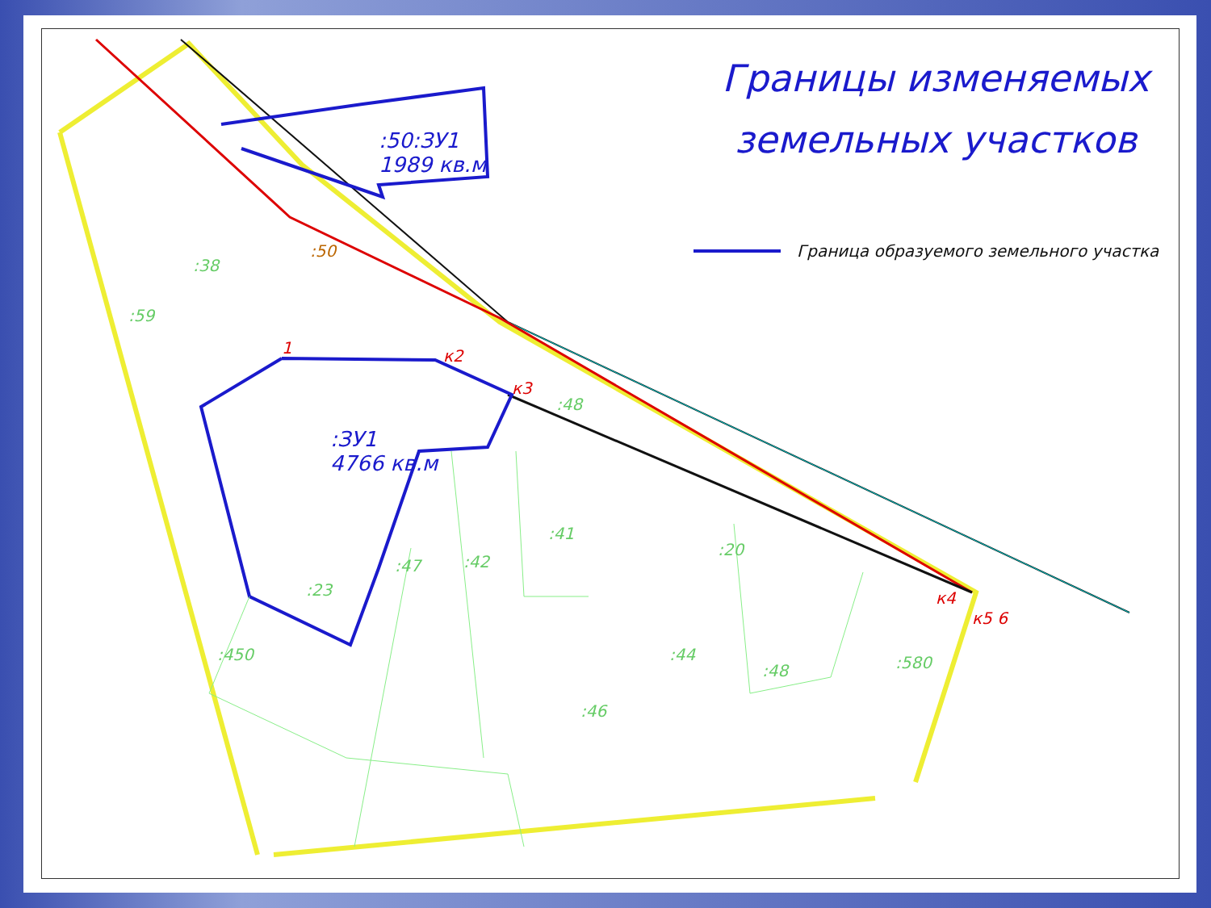Границы изменяемых земельных участков
Граница образуемого земельного участка
:50:ЗУ1
1989 кв.м
:ЗУ1
4766 кв.м
:50
:38
:59
:48
:42
:41
:23
:47
:450
:46
:44
:48
:20
:580
1 к2
к3
к4
к5 6